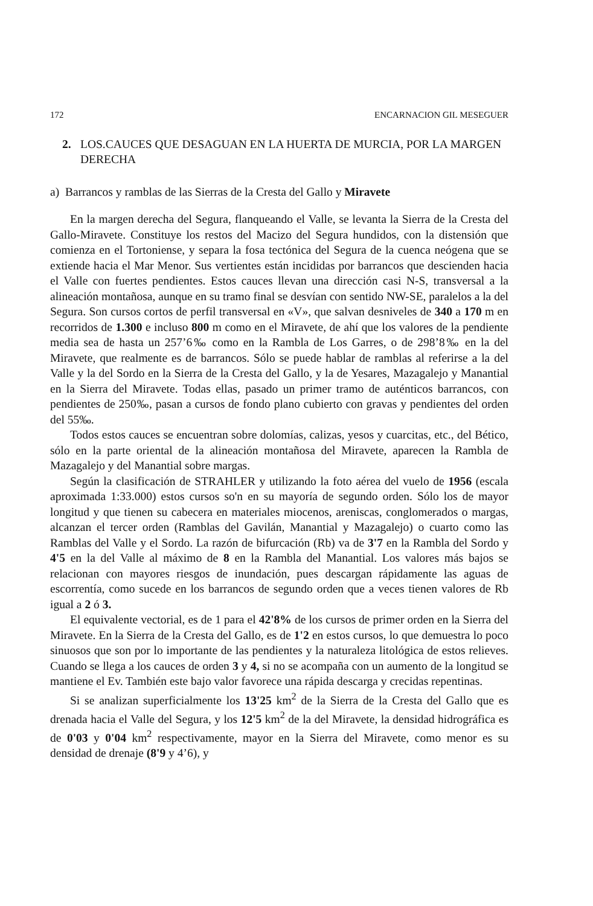172 ENCARNACION GIL MESEGUER
2. LOS.CAUCES QUE DESAGUAN EN LA HUERTA DE MURCIA, POR LA MARGEN DERECHA
a) Barrancos y ramblas de las Sierras de la Cresta del Gallo y Miravete
En la margen derecha del Segura, flanqueando el Valle, se levanta la Sierra de la Cresta del Gallo-Miravete. Constituye los restos del Macizo del Segura hundidos, con la distensión que comienza en el Tortoniense, y separa la fosa tectónica del Segura de la cuenca neógena que se extiende hacia el Mar Menor. Sus vertientes están incididas por barrancos que descienden hacia el Valle con fuertes pendientes. Estos cauces llevan una dirección casi N-S, transversal a la alineación montañosa, aunque en su tramo final se desvían con sentido NW-SE, paralelos a la del Segura. Son cursos cortos de perfil transversal en «V», que salvan desniveles de 340 a 170 m en recorridos de 1.300 e incluso 800 m como en el Miravete, de ahí que los valores de la pendiente media sea de hasta un 257’6‰ como en la Rambla de Los Garres, o de 298’8‰ en la del Miravete, que realmente es de barrancos. Sólo se puede hablar de ramblas al referirse a la del Valle y la del Sordo en la Sierra de la Cresta del Gallo, y la de Yesares, Mazagalejo y Manantial en la Sierra del Miravete. Todas ellas, pasado un primer tramo de auténticos barrancos, con pendientes de 250‰, pasan a cursos de fondo plano cubierto con gravas y pendientes del orden del 55‰.
Todos estos cauces se encuentran sobre dolomías, calizas, yesos y cuarcitas, etc., del Bético, sólo en la parte oriental de la alineación montañosa del Miravete, aparecen la Rambla de Mazagalejo y del Manantial sobre margas.
Según la clasificación de STRAHLER y utilizando la foto aérea del vuelo de 1956 (escala aproximada 1:33.000) estos cursos so'n en su mayoría de segundo orden. Sólo los de mayor longitud y que tienen su cabecera en materiales miocenos, areniscas, conglomerados o margas, alcanzan el tercer orden (Ramblas del Gavilán, Manantial y Mazagalejo) o cuarto como las Ramblas del Valle y el Sordo. La razón de bifurcación (Rb) va de 3'7 en la Rambla del Sordo y 4'5 en la del Valle al máximo de 8 en la Rambla del Manantial. Los valores más bajos se relacionan con mayores riesgos de inundación, pues descargan rápidamente las aguas de escorrentía, como sucede en los barrancos de segundo orden que a veces tienen valores de Rb igual a 2 ó 3.
El equivalente vectorial, es de 1 para el 42'8% de los cursos de primer orden en la Sierra del Miravete. En la Sierra de la Cresta del Gallo, es de 1'2 en estos cursos, lo que demuestra lo poco sinuosos que son por lo importante de las pendientes y la naturaleza litológica de estos relieves. Cuando se llega a los cauces de orden 3 y 4, si no se acompaña con un aumento de la longitud se mantiene el Ev. También este bajo valor favorece una rápida descarga y crecidas repentinas.
Si se analizan superficialmente los 13'25 km<sup>2</sup> de la Sierra de la Cresta del Gallo que es drenada hacia el Valle del Segura, y los 12'5 km<sup>2</sup> de la del Miravete, la densidad hidrográfica es de 0'03 y 0'04 km<sup>2</sup> respectivamente, mayor en la Sierra del Miravete, como menor es su densidad de drenaje (8'9 y 4’6), y